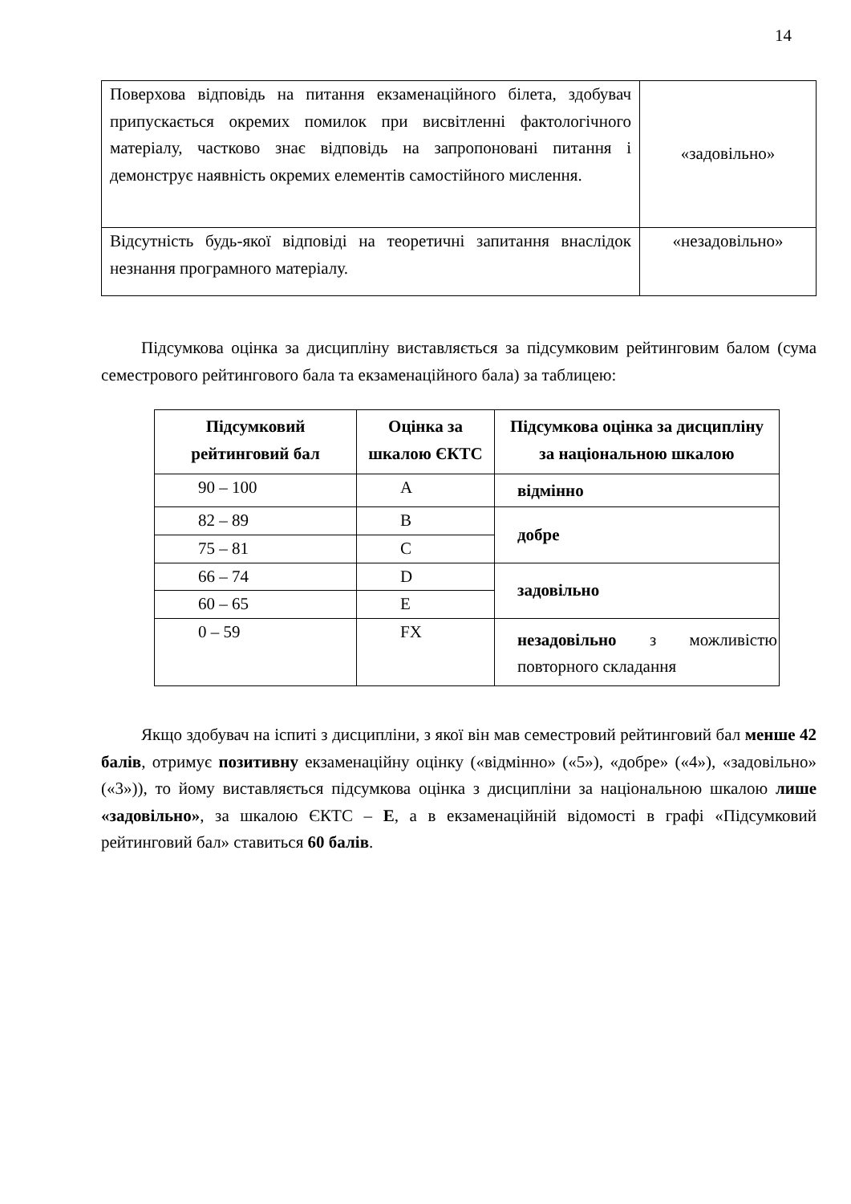14
| Поверхова відповідь на питання екзаменаційного білета, здобувач припускається окремих помилок при висвітленні фактологічного матеріалу, частково знає відповідь на запропоновані питання і демонструє наявність окремих елементів самостійного мислення. | «задовільно» |
| Відсутність будь-якої відповіді на теоретичні запитання внаслідок незнання програмного матеріалу. | «незадовільно» |
Підсумкова оцінка за дисципліну виставляється за підсумковим рейтинговим балом (сума семестрового рейтингового бала та екзаменаційного бала) за таблицею:
| Підсумковий рейтинговий бал | Оцінка за шкалою ЄКТС | Підсумкова оцінка за дисципліну за національною шкалою |
| --- | --- | --- |
| 90 – 100 | A | відмінно |
| 82 – 89 | B | добре |
| 75 – 81 | C | |
| 66 – 74 | D | задовільно |
| 60 – 65 | E | |
| 0 – 59 | FX | незадовільно з можливістю повторного складання |
Якщо здобувач на іспиті з дисципліни, з якої він мав семестровий рейтинговий бал менше 42 балів, отримує позитивну екзаменаційну оцінку («відмінно» («5»), «добре» («4»), «задовільно» («3»)), то йому виставляється підсумкова оцінка з дисципліни за національною шкалою лише «задовільно», за шкалою ЄКТС – E, а в екзаменаційній відомості в графі «Підсумковий рейтинговий бал» ставиться 60 балів.